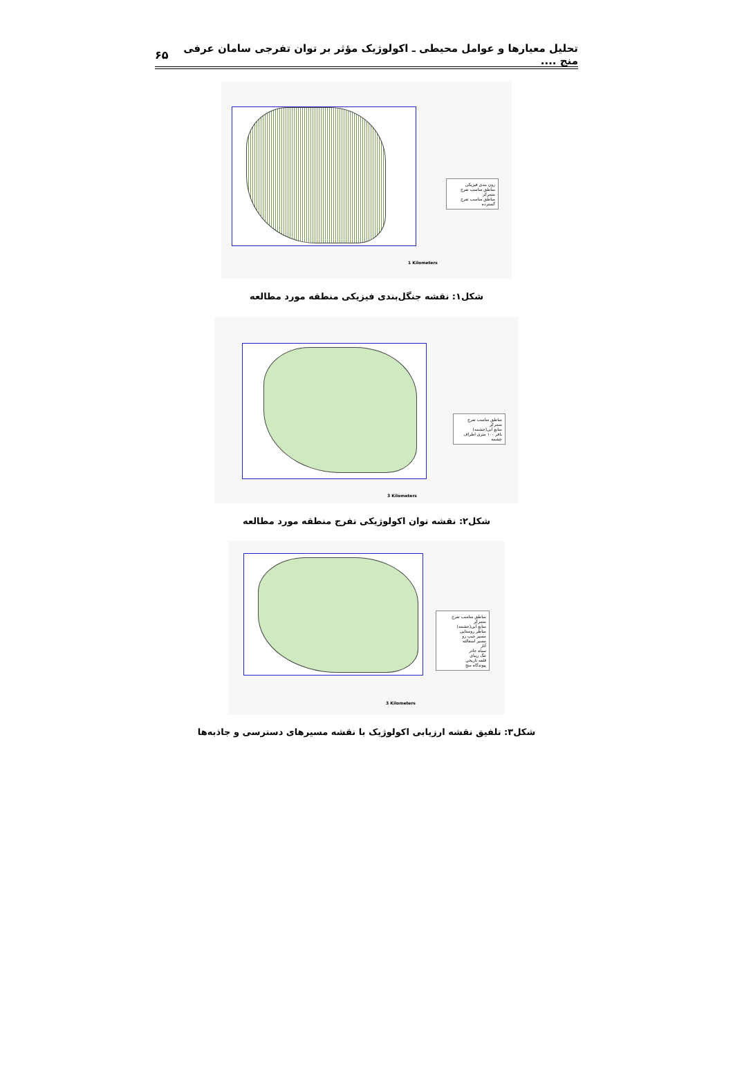تحلیل معیارها و عوامل محیطی ـ اکولوژیک مؤثر بر توان تفرجی سامان عرفی منج .... ۶۵
زون بندی فیزیکی
مناطق مناسب تفرج متمرکز
مناطق مناسب تفرج گسترده
1 Kilometers
شکل۱: نقشه جنگل‌بندی فیزیکی منطقه مورد مطالعه
مناطق مناسب تفرج متمرکز
منابع آبی(چشمه)
بافر ۱۰۰ متری اطراف چشمه
3 Kilometers
شکل۲: نقشه توان اکولوژیکی تفرج منطقه مورد مطالعه
مناطق مناسب تفرج متمرکز
منابع آبی(چشمه)
مناظر روستایی
مسیر جیپ رو
مسیر اسفالته
آثار
سیاه چادر
تنگ زیبای
قلعه تاریخی
پیوندگاه منج
3 Kilometers
شکل۳: تلفیق نقشه ارزیابی اکولوژیک با نقشه مسیرهای دسترسی و جاذبه‌ها